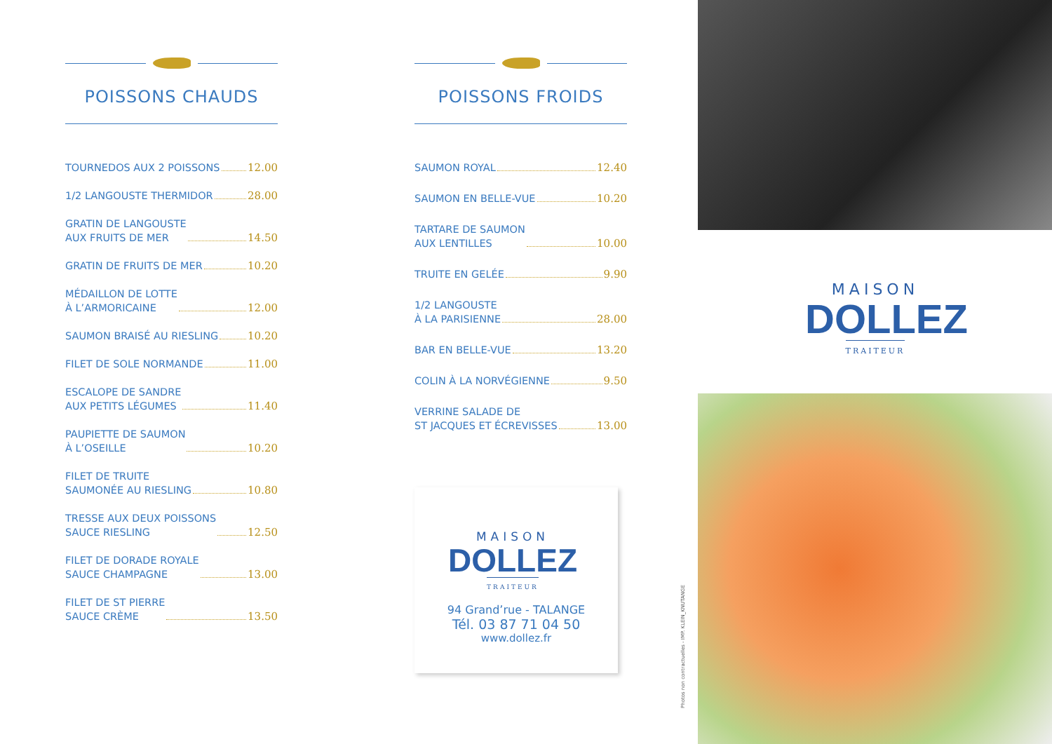POISSONS CHAUDS
TOURNEDOS AUX 2 POISSONS 12.00
1/2 LANGOUSTE THERMIDOR 28.00
GRATIN DE LANGOUSTE AUX FRUITS DE MER 14.50
GRATIN DE FRUITS DE MER 10.20
MÉDAILLON DE LOTTE À L’ARMORICAINE 12.00
SAUMON BRAISÉ AU RIESLING 10.20
FILET DE SOLE NORMANDE 11.00
ESCALOPE DE SANDRE AUX PETITS LÉGUMES 11.40
PAUPIETTE DE SAUMON À L’OSEILLE 10.20
FILET DE TRUITE SAUMONÉE AU RIESLING 10.80
TRESSE AUX DEUX POISSONS SAUCE RIESLING 12.50
FILET DE DORADE ROYALE SAUCE CHAMPAGNE 13.00
FILET DE ST PIERRE SAUCE CRÈME 13.50
POISSONS FROIDS
SAUMON ROYAL 12.40
SAUMON EN BELLE-VUE 10.20
TARTARE DE SAUMON AUX LENTILLES 10.00
TRUITE EN GELÉE 9.90
1/2 LANGOUSTE À LA PARISIENNE 28.00
BAR EN BELLE-VUE 13.20
COLIN À LA NORVÉGIENNE 9.50
VERRINE SALADE DE ST JACQUES ET ÉCREVISSES 13.00
MAISON
DOLLEZ
TRAITEUR
94 Grand’rue - TALANGE
Tél. 03 87 71 04 50
www.dollez.fr
MAISON
DOLLEZ
TRAITEUR
Photos non contractuelles - IMP. KLEIN_KNUTANGE